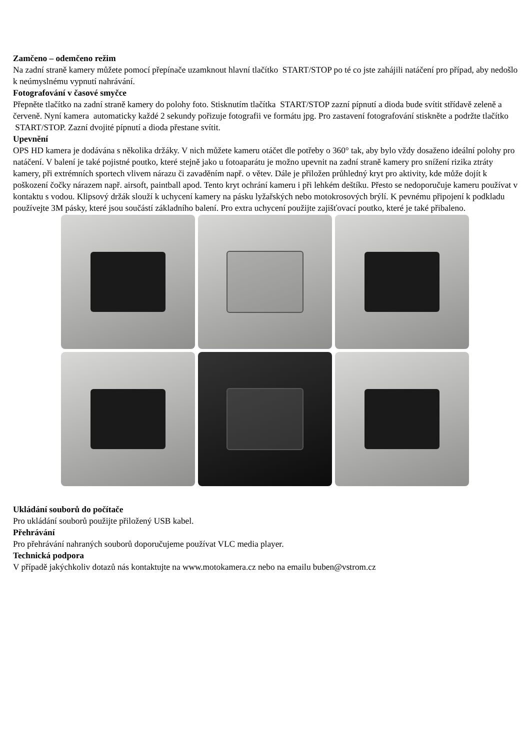Zamčeno – odemčeno režim
Na zadní straně kamery můžete pomocí přepínače uzamknout hlavní tlačítko START/STOP po té co jste zahájili natáčení pro případ, aby nedošlo k neúmyslnému vypnutí nahrávání.
Fotografování v časové smyčce
Přepněte tlačítko na zadní straně kamery do polohy foto. Stisknutím tlačítka START/STOP zazní pípnutí a dioda bude svítit střídavě zeleně a červeně. Nyní kamera automaticky každé 2 sekundy pořizuje fotografii ve formátu jpg. Pro zastavení fotografování stiskněte a podržte tlačítko START/STOP. Zazní dvojité pípnutí a dioda přestane svítit.
Upevnění
OPS HD kamera je dodávána s několika držáky. V nich můžete kameru otáčet dle potřeby o 360° tak, aby bylo vždy dosaženo ideální polohy pro natáčení. V balení je také pojistné poutko, které stejně jako u fotoaparátu je možno upevnit na zadní straně kamery pro snížení rizika ztráty kamery, při extrémních sportech vlivem nárazu či zavaděním např. o větev. Dále je přiložen průhledný kryt pro aktivity, kde může dojít k poškození čočky nárazem např. airsoft, paintball apod. Tento kryt ochrání kameru i při lehkém deštíku. Přesto se nedoporučuje kameru používat v kontaktu s vodou. Klipsový držák slouží k uchycení kamery na pásku lyžařských nebo motokrosových brýlí. K pevnému připojení k podkladu používejte 3M pásky, které jsou součástí základního balení. Pro extra uchycení použijte zajišťovací poutko, které je také přibaleno.
Ukládání souborů do počítače
Pro ukládání souborů použijte přiložený USB kabel.
Přehrávání
Pro přehrávání nahraných souborů doporučujeme používat VLC media player.
Technická podpora
V případě jakýchkoliv dotazů nás kontaktujte na www.motokamera.cz nebo na emailu buben@vstrom.cz